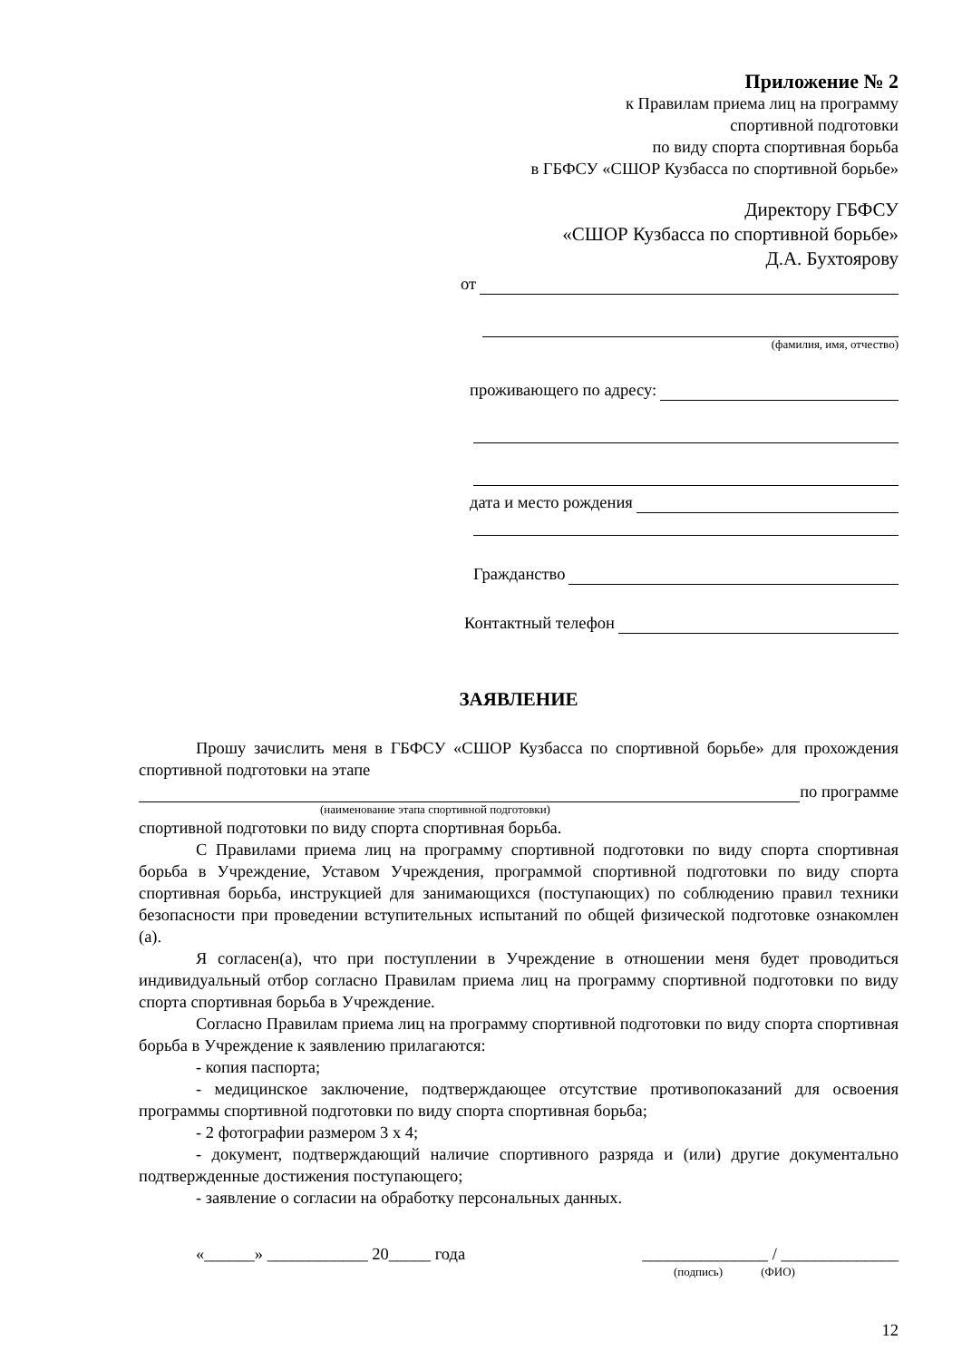Приложение № 2
к Правилам приема лиц на программу
спортивной подготовки
по виду спорта спортивная борьба
в ГБФСУ «СШОР Кузбасса по спортивной борьбе»
Директору ГБФСУ
«СШОР Кузбасса по спортивной борьбе»
Д.А. Бухтоярову
от
(фамилия, имя, отчество)
проживающего по адресу:
дата и место рождения
Гражданство
Контактный телефон
ЗАЯВЛЕНИЕ
Прошу зачислить меня в ГБФСУ «СШОР Кузбасса по спортивной борьбе» для прохождения спортивной подготовки на этапе
по программе
(наименование этапа спортивной подготовки)
спортивной подготовки по виду спорта спортивная борьба.
С Правилами приема лиц на программу спортивной подготовки по виду спорта спортивная борьба в Учреждение, Уставом Учреждения, программой спортивной подготовки по виду спорта спортивная борьба, инструкцией для занимающихся (поступающих) по соблюдению правил техники безопасности при проведении вступительных испытаний по общей физической подготовке ознакомлен (а).
Я согласен(а), что при поступлении в Учреждение в отношении меня будет проводиться индивидуальный отбор согласно Правилам приема лиц на программу спортивной подготовки по виду спорта спортивная борьба в Учреждение.
Согласно Правилам приема лиц на программу спортивной подготовки по виду спорта спортивная борьба в Учреждение к заявлению прилагаются:
- копия паспорта;
- медицинское заключение, подтверждающее отсутствие противопоказаний для освоения программы спортивной подготовки по виду спорта спортивная борьба;
- 2 фотографии размером 3 х 4;
- документ, подтверждающий наличие спортивного разряда и (или) другие документально подтвержденные достижения поступающего;
- заявление о согласии на обработку персональных данных.
«______» ____________ 20_____ года _______________ / ______________
(подпись) (ФИО)
12